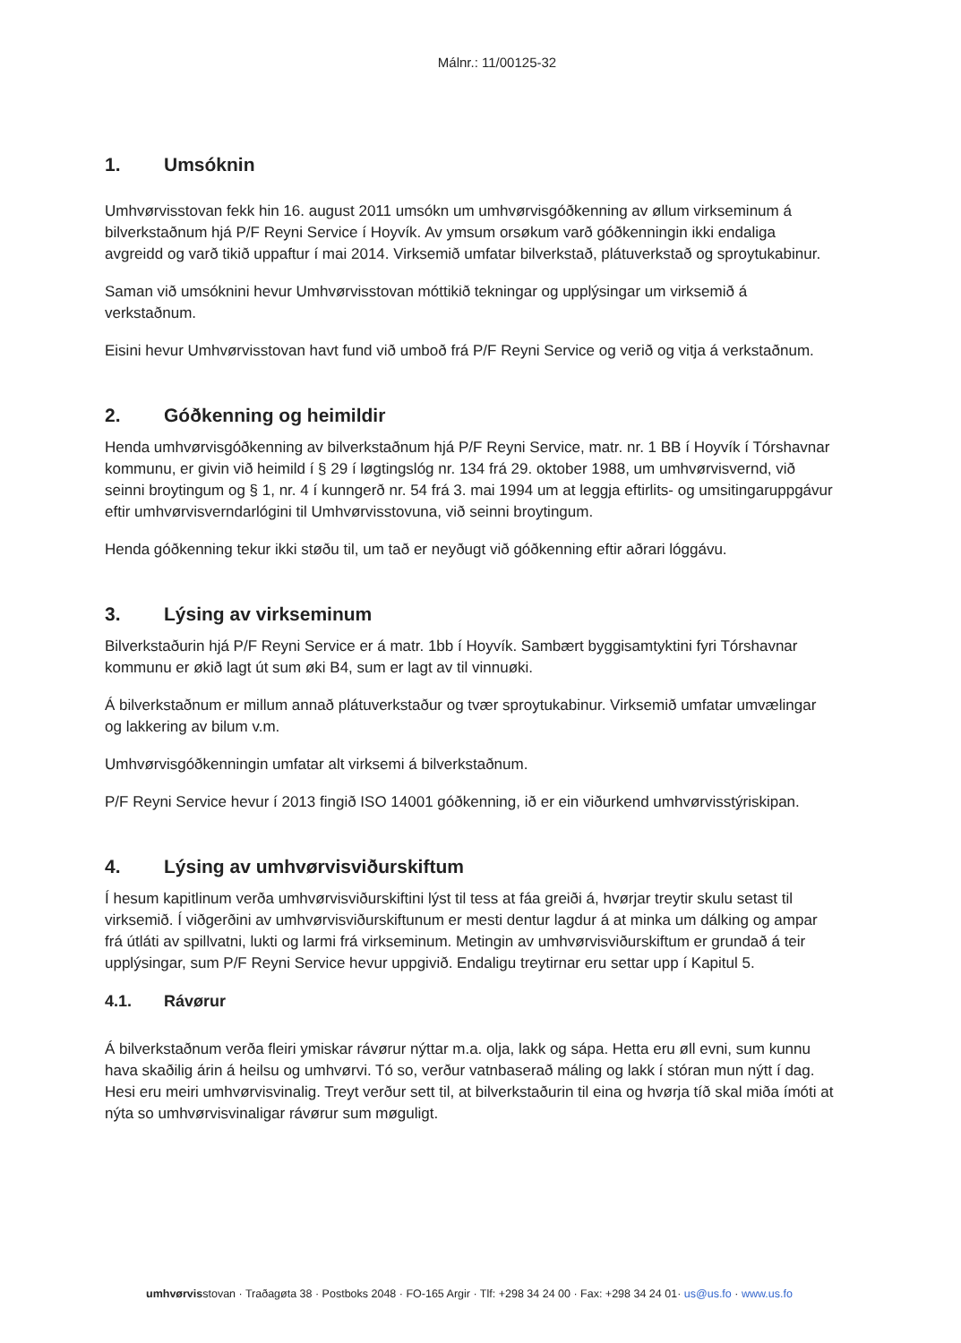Málnr.: 11/00125-32
1. Umsóknin
Umhvørvisstovan fekk hin 16. august 2011 umsókn um umhvørvisgóðkenning av øllum virkseminum á bilverkstaðnum hjá P/F Reyni Service í Hoyvík. Av ymsum orsøkum varð góðkenningin ikki endaliga avgreidd og varð tikið uppaftur í mai 2014. Virksemið umfatar bilverkstað, plátuverkstað og sproytukabinur.
Saman við umsóknini hevur Umhvørvisstovan móttikið tekningar og upplýsingar um virksemið á verkstaðnum.
Eisini hevur Umhvørvisstovan havt fund við umboð frá P/F Reyni Service og verið og vitja á verkstaðnum.
2. Góðkenning og heimildir
Henda umhvørvisgóðkenning av bilverkstaðnum hjá P/F Reyni Service, matr. nr. 1 BB í Hoyvík í Tórshavnar kommunu, er givin við heimild í § 29 í løgtingslóg nr. 134 frá 29. oktober 1988, um umhvørvisvernd, við seinni broytingum og § 1, nr. 4 í kunngerð nr. 54 frá 3. mai 1994 um at leggja eftirlits- og umsitingaruppgávur eftir umhvørvisverndarlógini til Umhvørvisstovuna, við seinni broytingum.
Henda góðkenning tekur ikki støðu til, um tað er neyðugt við góðkenning eftir aðrari lóggávu.
3. Lýsing av virkseminum
Bilverkstaðurin hjá P/F Reyni Service er á matr. 1bb í Hoyvík. Sambært byggisamtyktini fyri Tórshavnar kommunu er økið lagt út sum øki B4, sum er lagt av til vinnuøki.
Á bilverkstaðnum er millum annað plátuverkstaður og tvær sproytukabinur. Virksemið umfatar umvælingar og lakkering av bilum v.m.
Umhvørvisgóðkenningin umfatar alt virksemi á bilverkstaðnum.
P/F Reyni Service hevur í 2013 fingið ISO 14001 góðkenning, ið er ein viðurkend umhvørvisstýriskipan.
4. Lýsing av umhvørvisviðurskiftum
Í hesum kapitlinum verða umhvørvisviðurskiftini lýst til tess at fáa greiði á, hvørjar treytir skulu setast til virksemið. Í viðgerðini av umhvørvisviðurskiftunum er mesti dentur lagdur á at minka um dálking og ampar frá útláti av spillvatni, lukti og larmi frá virkseminum. Metingin av umhvørvisviðurskiftum er grundað á teir upplýsingar, sum P/F Reyni Service hevur uppgivið. Endaligu treytirnar eru settar upp í Kapitul 5.
4.1. Rávørur
Á bilverkstaðnum verða fleiri ymiskar rávørur nýttar m.a. olja, lakk og sápa. Hetta eru øll evni, sum kunnu hava skaðilig árin á heilsu og umhvørvi. Tó so, verður vatnbaserað máling og lakk í stóran mun nýtt í dag. Hesi eru meiri umhvørvisvinalig. Treyt verður sett til, at bilverkstaðurin til eina og hvørja tíð skal miða ímóti at nýta so umhvørvisvinaligar rávørur sum møguligt.
umhvørvisstovan · Traðagøta 38 · Postboks 2048 · FO-165 Argir · Tlf: +298 34 24 00 · Fax: +298 34 24 01· us@us.fo · www.us.fo